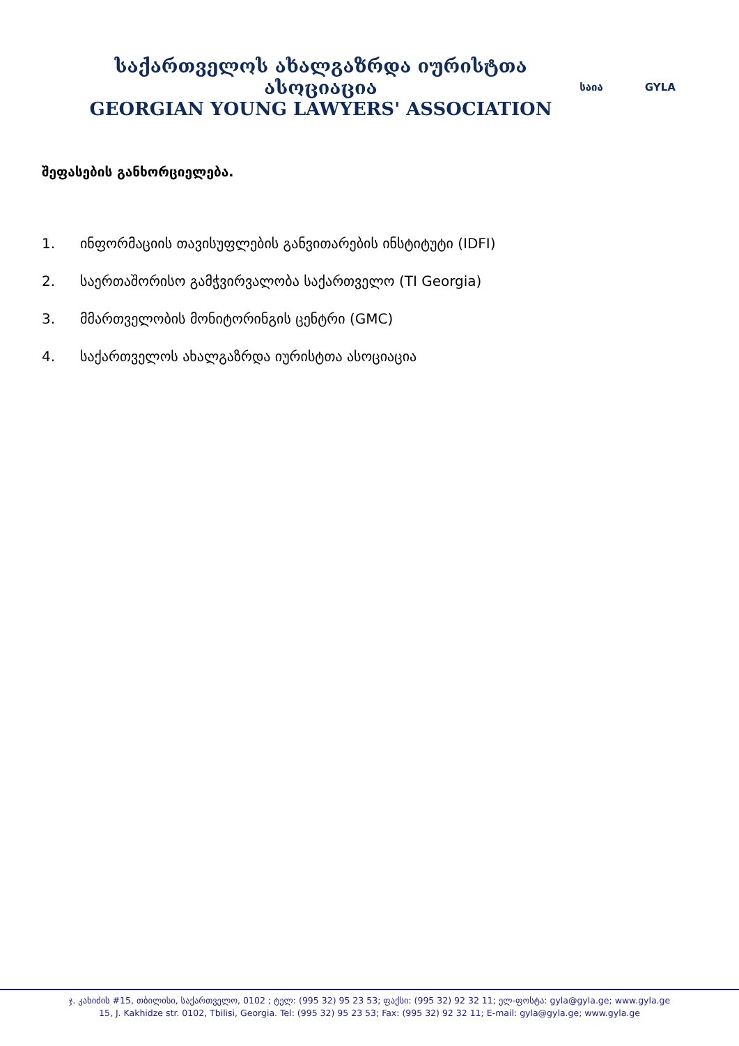საქართველოს ახალგაზრდა იურისტთა ასოციაცია
GEORGIAN YOUNG LAWYERS' ASSOCIATION
საია GYLA
შეფასების განხორციელება.
1. ინფორმაციის თავისუფლების განვითარების ინსტიტუტი (IDFI)
2. საერთაშორისო გამჭვირვალობა საქართველო (TI Georgia)
3. მმართველობის მონიტორინგის ცენტრი (GMC)
4. საქართველოს ახალგაზრდა იურისტთა ასოციაცია
ჯ. კახიძის #15, თბილისი, საქართველო, 0102 ; ტელ: (995 32) 95 23 53; ფაქსი: (995 32) 92 32 11; ელ-ფოსტა: gyla@gyla.ge; www.gyla.ge
15, J. Kakhidze str. 0102, Tbilisi, Georgia. Tel: (995 32) 95 23 53; Fax: (995 32) 92 32 11; E-mail: gyla@gyla.ge; www.gyla.ge